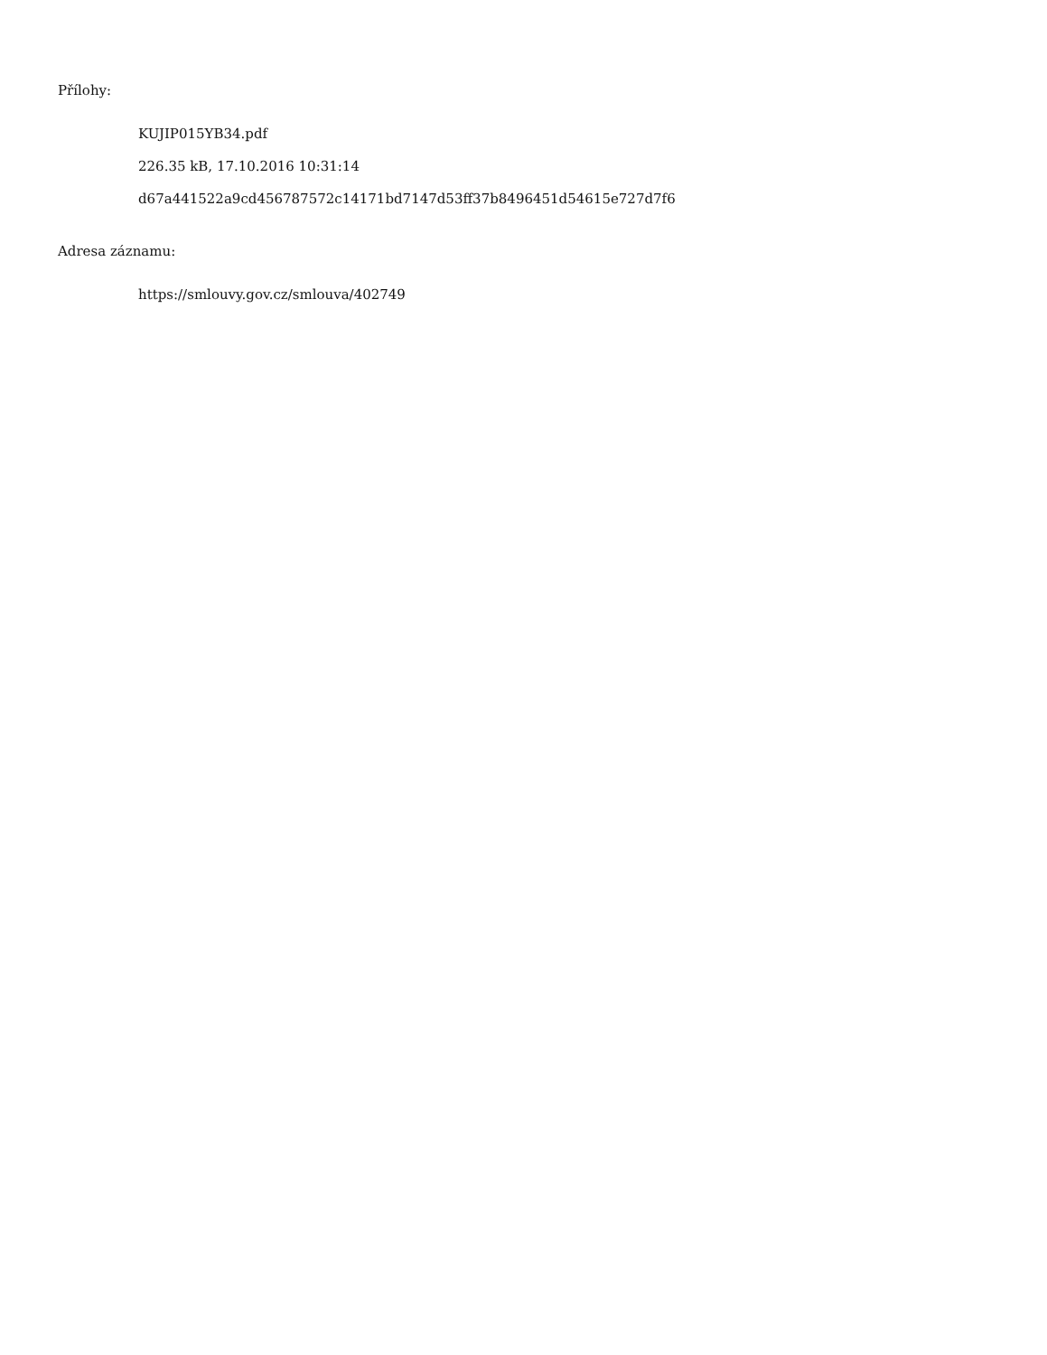Přílohy:
KUJIP015YB34.pdf
226.35 kB, 17.10.2016 10:31:14
d67a441522a9cd456787572c14171bd7147d53ff37b8496451d54615e727d7f6
Adresa záznamu:
https://smlouvy.gov.cz/smlouva/402749